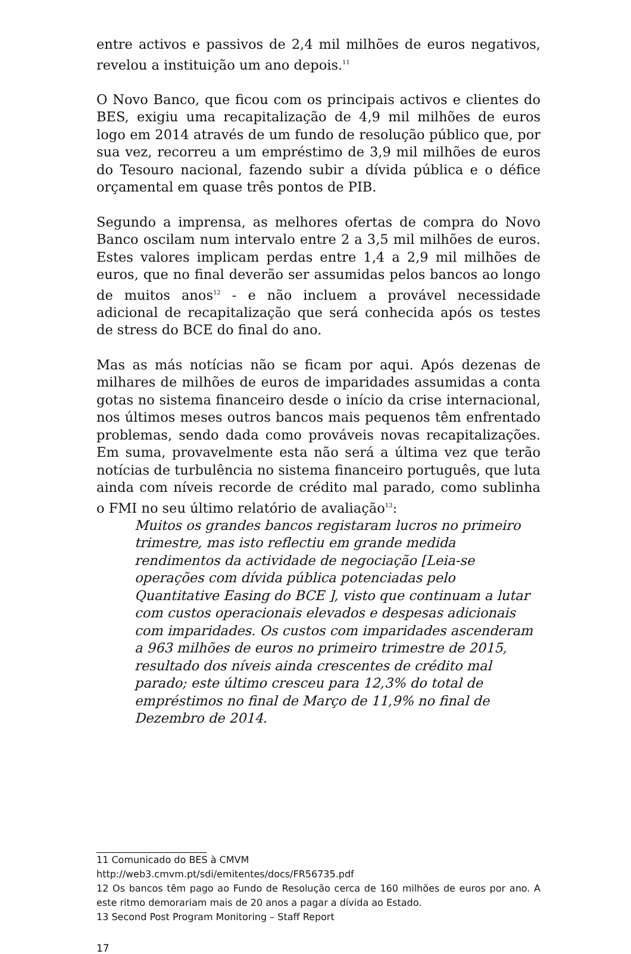entre activos e passivos de 2,4 mil milhões de euros negativos, revelou a instituição um ano depois.<sup>11</sup>
O Novo Banco, que ficou com os principais activos e clientes do BES, exigiu uma recapitalização de 4,9 mil milhões de euros logo em 2014 através de um fundo de resolução público que, por sua vez, recorreu a um empréstimo de 3,9 mil milhões de euros do Tesouro nacional, fazendo subir a dívida pública e o défice orçamental em quase três pontos de PIB.
Segundo a imprensa, as melhores ofertas de compra do Novo Banco oscilam num intervalo entre 2 a 3,5 mil milhões de euros. Estes valores implicam perdas entre 1,4 a 2,9 mil milhões de euros, que no final deverão ser assumidas pelos bancos ao longo de muitos anos<sup>12</sup> - e não incluem a provável necessidade adicional de recapitalização que será conhecida após os testes de stress do BCE do final do ano.
Mas as más notícias não se ficam por aqui. Após dezenas de milhares de milhões de euros de imparidades assumidas a conta gotas no sistema financeiro desde o início da crise internacional, nos últimos meses outros bancos mais pequenos têm enfrentado problemas, sendo dada como prováveis novas recapitalizações. Em suma, provavelmente esta não será a última vez que terão notícias de turbulência no sistema financeiro português, que luta ainda com níveis recorde de crédito mal parado, como sublinha o FMI no seu último relatório de avaliação<sup>13</sup>:
Muitos os grandes bancos registaram lucros no primeiro trimestre, mas isto reflectiu em grande medida rendimentos da actividade de negociação [Leia-se operações com dívida pública potenciadas pelo Quantitative Easing do BCE ], visto que continuam a lutar com custos operacionais elevados e despesas adicionais com imparidades. Os custos com imparidades ascenderam a 963 milhões de euros no primeiro trimestre de 2015, resultado dos níveis ainda crescentes de crédito mal parado; este último cresceu para 12,3% do total de empréstimos no final de Março de 11,9% no final de Dezembro de 2014.
11 Comunicado do BES à CMVM
http://web3.cmvm.pt/sdi/emitentes/docs/FR56735.pdf
12 Os bancos têm pago ao Fundo de Resolução cerca de 160 milhões de euros por ano. A este ritmo demorariam mais de 20 anos a pagar a dívida ao Estado.
13 Second Post Program Monitoring – Staff Report
17